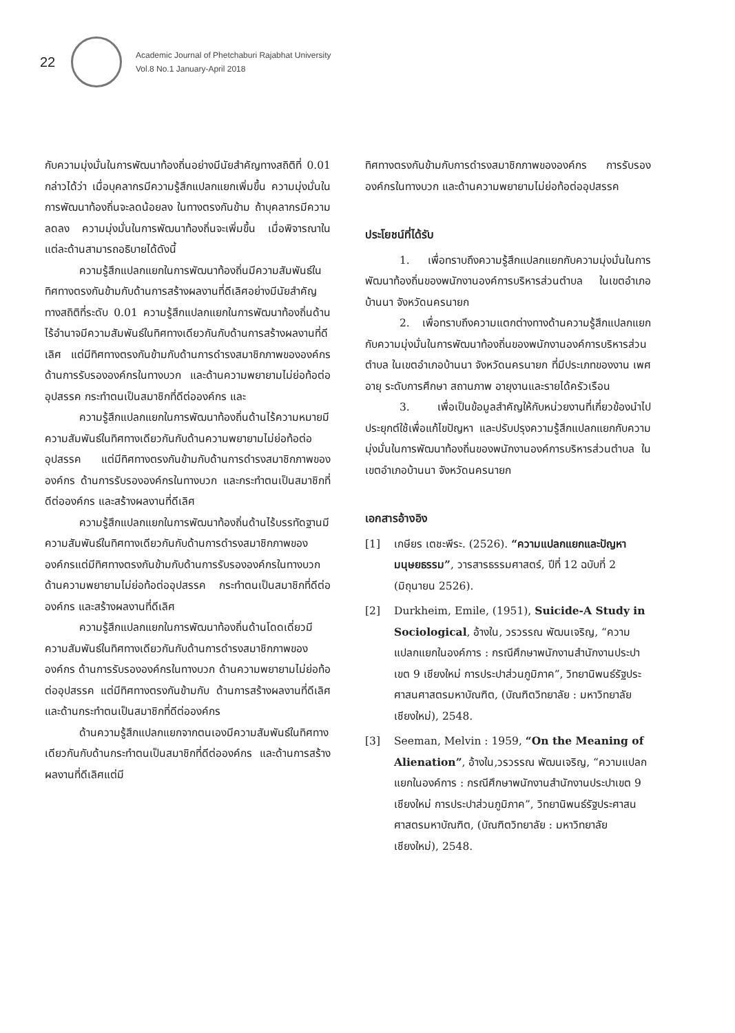22
Academic Journal of Phetchaburi Rajabhat University
Vol.8 No.1 January-April 2018
กับความมุ่งมั่นในการพัฒนาท้องถิ่นอย่างมีนัยสำคัญทางสถิติที่ 0.01 กล่าวได้ว่า เมื่อบุคลากรมีความรู้สึกแปลกแยกเพิ่มขึ้น ความมุ่งมั่นในการพัฒนาท้องถิ่นจะลดน้อยลง ในทางตรงกันข้าม ถ้าบุคลากรมีความลดลง ความมุ่งมั่นในการพัฒนาท้องถิ่นจะเพิ่มขึ้น เมื่อพิจารณาในแต่ละด้านสามารถอธิบายได้ดังนี้
ความรู้สึกแปลกแยกในการพัฒนาท้องถิ่นมีความสัมพันธ์ในทิศทางตรงกันข้ามกับด้านการสร้างผลงานที่ดีเลิศอย่างมีนัยสำคัญทางสถิติที่ระดับ 0.01 ความรู้สึกแปลกแยกในการพัฒนาท้องถิ่นด้านไร้อำนาจมีความสัมพันธ์ในทิศทางเดียวกันกับด้านการสร้างผลงานที่ดีเลิศ แต่มีทิศทางตรงกันข้ามกับด้านการดำรงสมาชิกภาพขององค์กร ด้านการรับรององค์กรในทางบวก และด้านความพยายามไม่ย่อท้อต่ออุปสรรค กระทำตนเป็นสมาชิกที่ดีต่อองค์กร และ
ความรู้สึกแปลกแยกในการพัฒนาท้องถิ่นด้านไร้ความหมายมีความสัมพันธ์ในทิศทางเดียวกันกับด้านความพยายามไม่ย่อท้อต่ออุปสรรค แต่มีทิศทางตรงกันข้ามกับด้านการดำรงสมาชิกภาพขององค์กร ด้านการรับรององค์กรในทางบวก และกระทำตนเป็นสมาชิกที่ดีต่อองค์กร และสร้างผลงานที่ดีเลิศ
ความรู้สึกแปลกแยกในการพัฒนาท้องถิ่นด้านไร้บรรทัดฐานมีความสัมพันธ์ในทิศทางเดียวกันกับด้านการดำรงสมาชิกภาพขององค์กรแต่มีทิศทางตรงกันข้ามกับด้านการรับรององค์กรในทางบวก ด้านความพยายามไม่ย่อท้อต่ออุปสรรค กระทำตนเป็นสมาชิกที่ดีต่อองค์กร และสร้างผลงานที่ดีเลิศ
ความรู้สึกแปลกแยกในการพัฒนาท้องถิ่นด้านโดดเดี่ยวมีความสัมพันธ์ในทิศทางเดียวกันกับด้านการดำรงสมาชิกภาพขององค์กร ด้านการรับรององค์กรในทางบวก ด้านความพยายามไม่ย่อท้อต่ออุปสรรค แต่มีทิศทางตรงกันข้ามกับ ด้านการสร้างผลงานที่ดีเลิศ และด้านกระทำตนเป็นสมาชิกที่ดีต่อองค์กร
ด้านความรู้สึกแปลกแยกจากตนเองมีความสัมพันธ์ในทิศทางเดียวกันกับด้านกระทำตนเป็นสมาชิกที่ดีต่อองค์กร และด้านการสร้างผลงานที่ดีเลิศแต่มี
ทิศทางตรงกันข้ามกับการดำรงสมาชิกภาพขององค์กร การรับรององค์กรในทางบวก และด้านความพยายามไม่ย่อท้อต่ออุปสรรค
ประโยชน์ที่ได้รับ
1. เพื่อทราบถึงความรู้สึกแปลกแยกกับความมุ่งมั่นในการพัฒนาท้องถิ่นของพนักงานองค์การบริหารส่วนตำบล ในเขตอำเภอบ้านนา จังหวัดนครนายก
2. เพื่อทราบถึงความแตกต่างทางด้านความรู้สึกแปลกแยกกับความมุ่งมั่นในการพัฒนาท้องถิ่นของพนักงานองค์การบริหารส่วนตำบล ในเขตอำเภอบ้านนา จังหวัดนครนายก ที่มีประเภทของงาน เพศ อายุ ระดับการศึกษา สถานภาพ อายุงานและรายได้ครัวเรือน
3. เพื่อเป็นข้อมูลสำคัญให้กับหน่วยงานที่เกี่ยวข้องนำไปประยุกต์ใช้เพื่อแก้ไขปัญหา และปรับปรุงความรู้สึกแปลกแยกกับความมุ่งมั่นในการพัฒนาท้องถิ่นของพนักงานองค์การบริหารส่วนตำบล ในเขตอำเภอบ้านนา จังหวัดนครนายก
เอกสารอ้างอิง
[1] เกษียร เตชะพีระ. (2526). “ความแปลกแยกและปัญหามนุษยธรรม”, วารสารธรรมศาสตร์, ปีที่ 12 ฉบับที่ 2 (มิถุนายน 2526).
[2] Durkheim, Emile, (1951), Suicide-A Study in Sociological, อ้างใน, วรวรรณ พัฒนเจริญ, “ความแปลกแยกในองค์การ : กรณีศึกษาพนักงานสำนักงานประปาเขต 9 เชียงใหม่ การประปาส่วนภูมิภาค”, วิทยานิพนธ์รัฐประศาสนศาสตรมหาบัณฑิต, (บัณฑิตวิทยาลัย : มหาวิทยาลัยเชียงใหม่), 2548.
[3] Seeman, Melvin : 1959, “On the Meaning of Alienation”, อ้างใน,วรวรรณ พัฒนเจริญ, “ความแปลกแยกในองค์การ : กรณีศึกษาพนักงานสำนักงานประปาเขต 9 เชียงใหม่ การประปาส่วนภูมิภาค”, วิทยานิพนธ์รัฐประศาสนศาสตรมหาบัณฑิต, (บัณฑิตวิทยาลัย : มหาวิทยาลัยเชียงใหม่), 2548.